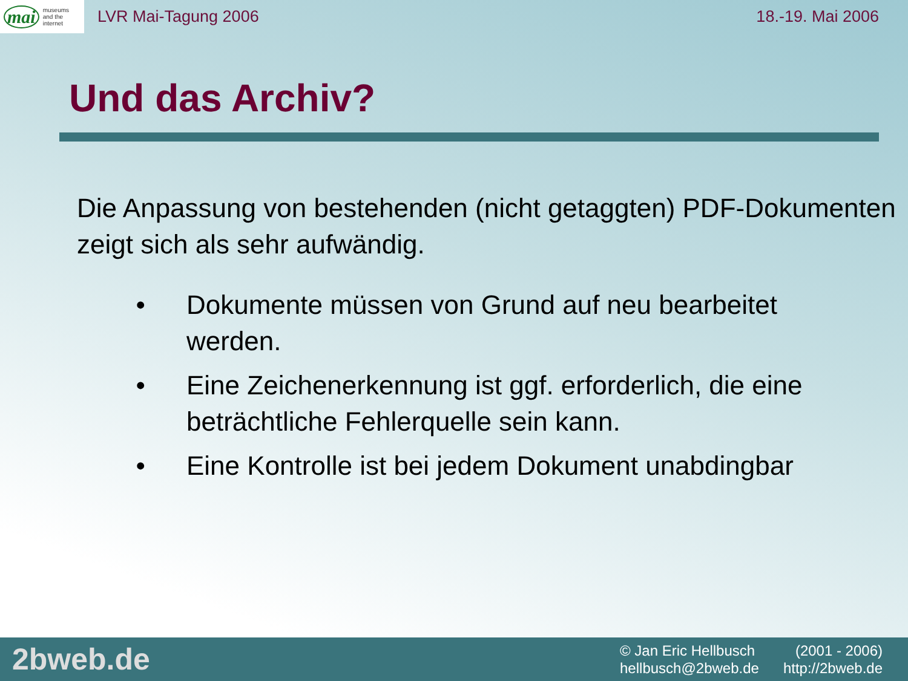mai museums
and the
internet
LVR Mai-Tagung 2006 18.-19. Mai 2006
Und das Archiv?
Die Anpassung von bestehenden (nicht getaggten) PDF-Dokumenten zeigt sich als sehr aufwändig.
• Dokumente müssen von Grund auf neu bearbeitet werden.
• Eine Zeichenerkennung ist ggf. erforderlich, die eine beträchtliche Fehlerquelle sein kann.
• Eine Kontrolle ist bei jedem Dokument unabdingbar
2bweb.de
© Jan Eric Hellbusch (2001 - 2006)
hellbusch@2bweb.de http://2bweb.de